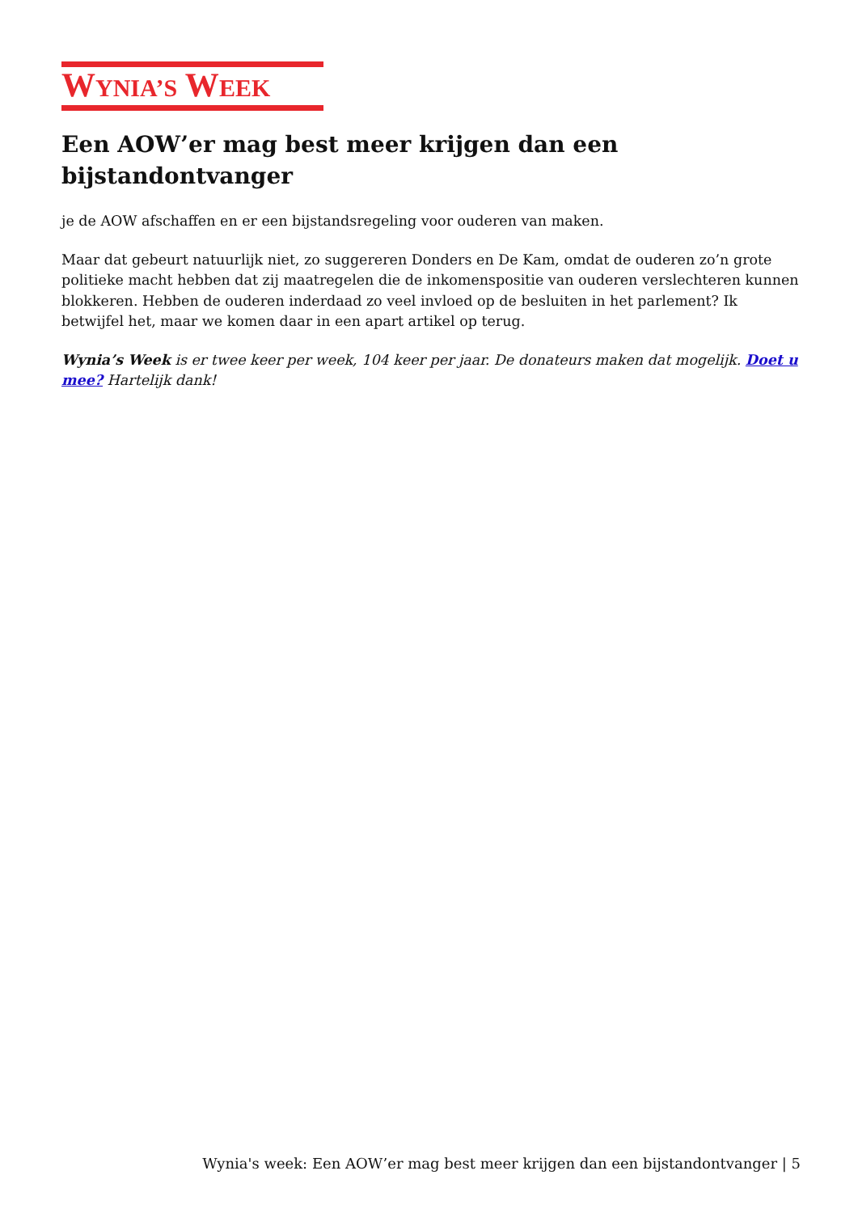WYNIA’S WEEK
Een AOW’er mag best meer krijgen dan een bijstandontvanger
je de AOW afschaffen en er een bijstandsregeling voor ouderen van maken.
Maar dat gebeurt natuurlijk niet, zo suggereren Donders en De Kam, omdat de ouderen zo’n grote politieke macht hebben dat zij maatregelen die de inkomenspositie van ouderen verslechteren kunnen blokkeren. Hebben de ouderen inderdaad zo veel invloed op de besluiten in het parlement? Ik betwijfel het, maar we komen daar in een apart artikel op terug.
Wynia’s Week is er twee keer per week, 104 keer per jaar. De donateurs maken dat mogelijk. Doet u mee? Hartelijk dank!
Wynia's week: Een AOW’er mag best meer krijgen dan een bijstandontvanger | 5